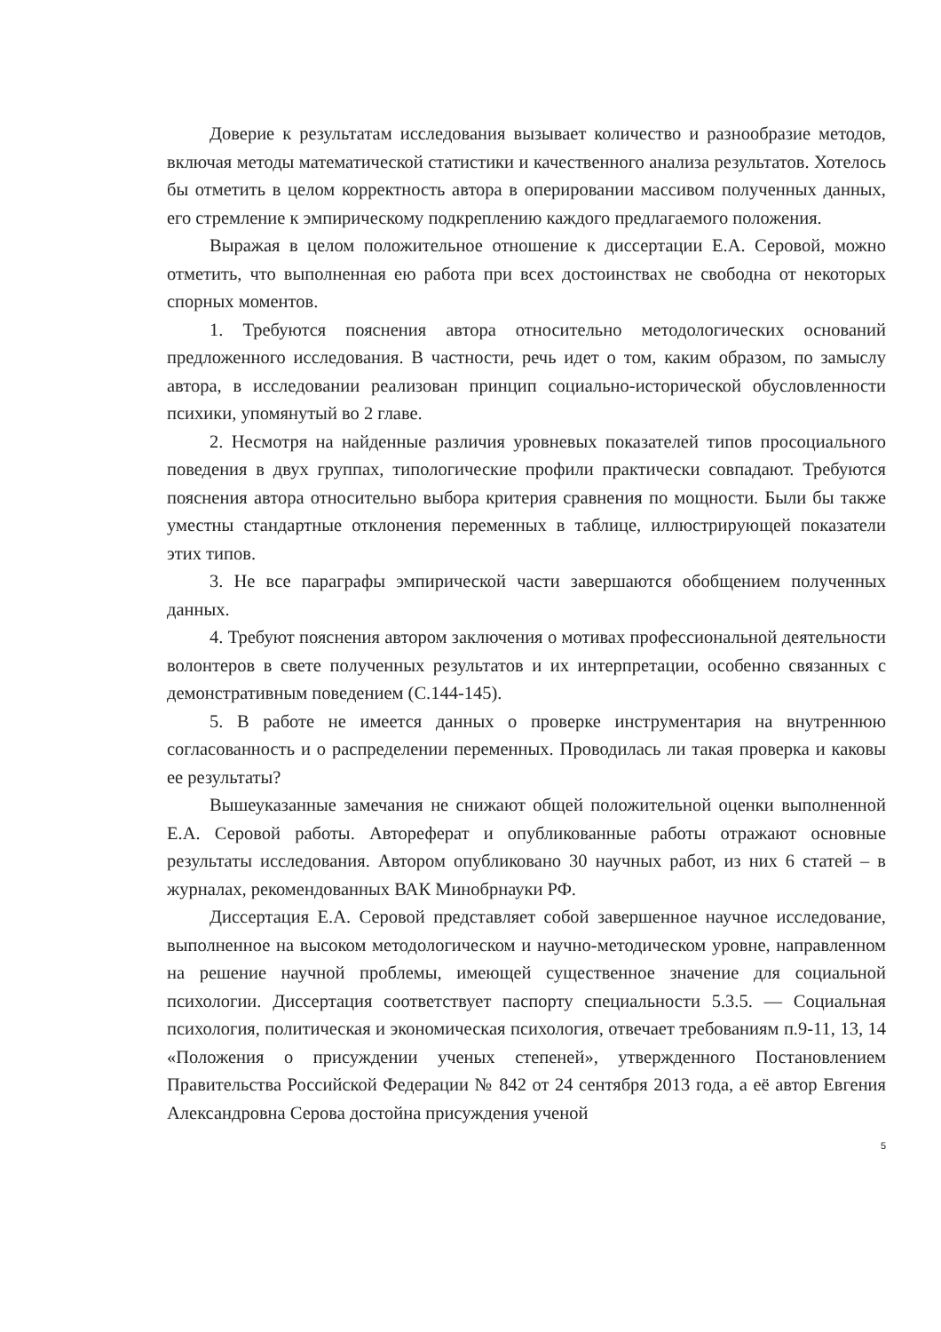Доверие к результатам исследования вызывает количество и разнообразие методов, включая методы математической статистики и качественного анализа результатов. Хотелось бы отметить в целом корректность автора в оперировании массивом полученных данных, его стремление к эмпирическому подкреплению каждого предлагаемого положения.
Выражая в целом положительное отношение к диссертации Е.А. Серовой, можно отметить, что выполненная ею работа при всех достоинствах не свободна от некоторых спорных моментов.
1. Требуются пояснения автора относительно методологических оснований предложенного исследования. В частности, речь идет о том, каким образом, по замыслу автора, в исследовании реализован принцип социально-исторической обусловленности психики, упомянутый во 2 главе.
2. Несмотря на найденные различия уровневых показателей типов просоциального поведения в двух группах, типологические профили практически совпадают. Требуются пояснения автора относительно выбора критерия сравнения по мощности. Были бы также уместны стандартные отклонения переменных в таблице, иллюстрирующей показатели этих типов.
3. Не все параграфы эмпирической части завершаются обобщением полученных данных.
4. Требуют пояснения автором заключения о мотивах профессиональной деятельности волонтеров в свете полученных результатов и их интерпретации, особенно связанных с демонстративным поведением (С.144-145).
5. В работе не имеется данных о проверке инструментария на внутреннюю согласованность и о распределении переменных. Проводилась ли такая проверка и каковы ее результаты?
Вышеуказанные замечания не снижают общей положительной оценки выполненной Е.А. Серовой работы. Автореферат и опубликованные работы отражают основные результаты исследования. Автором опубликовано 30 научных работ, из них 6 статей – в журналах, рекомендованных ВАК Минобрнауки РФ.
Диссертация Е.А. Серовой представляет собой завершенное научное исследование, выполненное на высоком методологическом и научно-методическом уровне, направленном на решение научной проблемы, имеющей существенное значение для социальной психологии. Диссертация соответствует паспорту специальности 5.3.5. — Социальная психология, политическая и экономическая психология, отвечает требованиям п.9-11, 13, 14 «Положения о присуждении ученых степеней», утвержденного Постановлением Правительства Российской Федерации № 842 от 24 сентября 2013 года, а её автор Евгения Александровна Серова достойна присуждения ученой
5